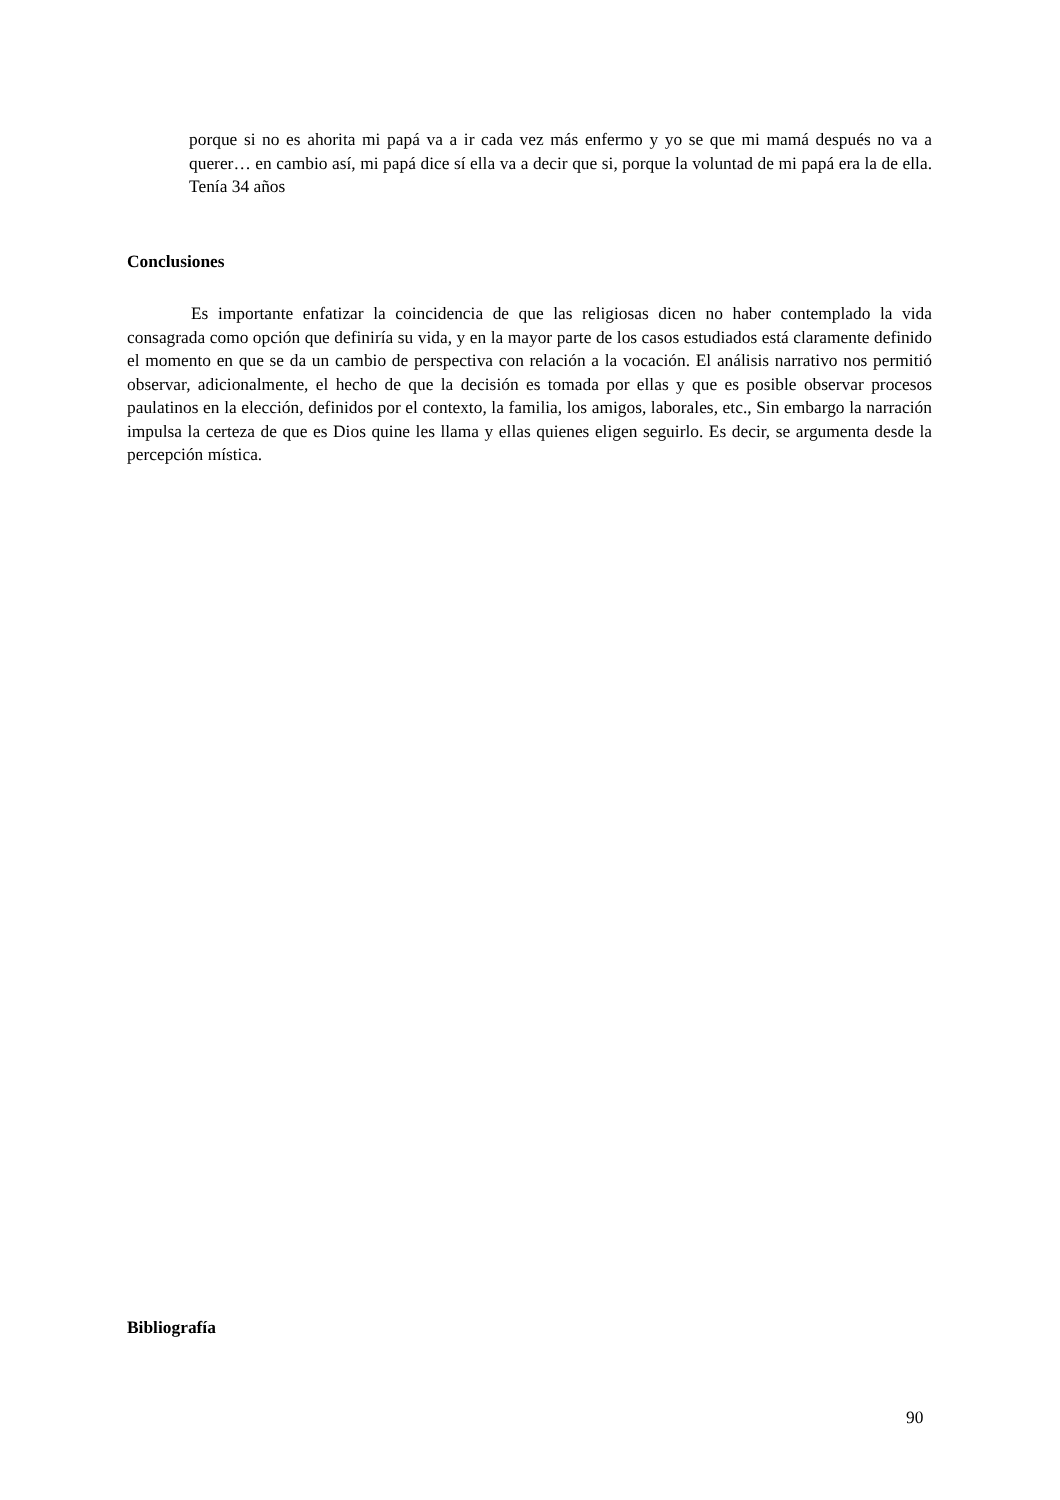porque si no es ahorita mi papá va a ir cada vez más enfermo y yo se que mi mamá después no va a querer… en cambio así, mi papá dice sí ella va a decir que si, porque la voluntad de mi papá era la de ella. Tenía 34 años
Conclusiones
Es importante enfatizar la coincidencia de que las religiosas dicen no haber contemplado la vida consagrada como opción que definiría su vida, y en la mayor parte de los casos estudiados está claramente definido el momento en que se da un cambio de perspectiva con relación a la vocación. El análisis narrativo nos permitió observar, adicionalmente, el hecho de que la decisión es tomada por ellas y que es posible observar procesos paulatinos en la elección, definidos por el contexto, la familia, los amigos, laborales, etc., Sin embargo la narración impulsa la certeza de que es Dios quine les llama y ellas quienes eligen seguirlo. Es decir, se argumenta desde la percepción mística.
Bibliografía
90